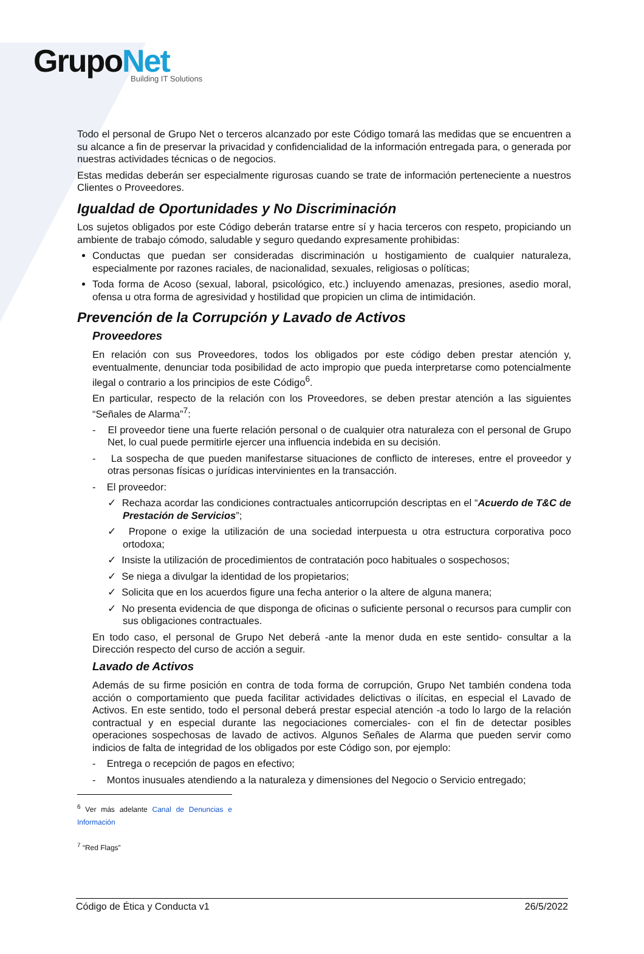GrupoNet
Building IT Solutions
Todo el personal de Grupo Net o terceros alcanzado por este Código tomará las medidas que se encuentren a su alcance a fin de preservar la privacidad y confidencialidad de la información entregada para, o generada por nuestras actividades técnicas o de negocios.
Estas medidas deberán ser especialmente rigurosas cuando se trate de información perteneciente a nuestros Clientes o Proveedores.
Igualdad de Oportunidades y No Discriminación
Los sujetos obligados por este Código deberán tratarse entre sí y hacia terceros con respeto, propiciando un ambiente de trabajo cómodo, saludable y seguro quedando expresamente prohibidas:
Conductas que puedan ser consideradas discriminación u hostigamiento de cualquier naturaleza, especialmente por razones raciales, de nacionalidad, sexuales, religiosas o políticas;
Toda forma de Acoso (sexual, laboral, psicológico, etc.) incluyendo amenazas, presiones, asedio moral, ofensa u otra forma de agresividad y hostilidad que propicien un clima de intimidación.
Prevención de la Corrupción y Lavado de Activos
Proveedores
En relación con sus Proveedores, todos los obligados por este código deben prestar atención y, eventualmente, denunciar toda posibilidad de acto impropio que pueda interpretarse como potencialmente ilegal o contrario a los principios de este Código<sup>6</sup>.
En particular, respecto de la relación con los Proveedores, se deben prestar atención a las siguientes “Señales de Alarma”<sup>7</sup>:
- El proveedor tiene una fuerte relación personal o de cualquier otra naturaleza con el personal de Grupo Net, lo cual puede permitirle ejercer una influencia indebida en su decisión.
- La sospecha de que pueden manifestarse situaciones de conflicto de intereses, entre el proveedor y otras personas físicas o jurídicas intervinientes en la transacción.
- El proveedor:
✓ Rechaza acordar las condiciones contractuales anticorrupción descriptas en el “Acuerdo de T&C de Prestación de Servicios”;
✓ Propone o exige la utilización de una sociedad interpuesta u otra estructura corporativa poco ortodoxa;
✓ Insiste la utilización de procedimientos de contratación poco habituales o sospechosos;
✓ Se niega a divulgar la identidad de los propietarios;
✓ Solicita que en los acuerdos figure una fecha anterior o la altere de alguna manera;
✓ No presenta evidencia de que disponga de oficinas o suficiente personal o recursos para cumplir con sus obligaciones contractuales.
En todo caso, el personal de Grupo Net deberá -ante la menor duda en este sentido- consultar a la Dirección respecto del curso de acción a seguir.
Lavado de Activos
Además de su firme posición en contra de toda forma de corrupción, Grupo Net también condena toda acción o comportamiento que pueda facilitar actividades delictivas o ilícitas, en especial el Lavado de Activos. En este sentido, todo el personal deberá prestar especial atención -a todo lo largo de la relación contractual y en especial durante las negociaciones comerciales- con el fin de detectar posibles operaciones sospechosas de lavado de activos. Algunos Señales de Alarma que pueden servir como indicios de falta de integridad de los obligados por este Código son, por ejemplo:
- Entrega o recepción de pagos en efectivo;
- Montos inusuales atendiendo a la naturaleza y dimensiones del Negocio o Servicio entregado;
<sup>6</sup> Ver más adelante Canal de Denuncias e Información
<sup>7</sup> “Red Flags”
Código de Ética y Conducta v1 26/5/2022